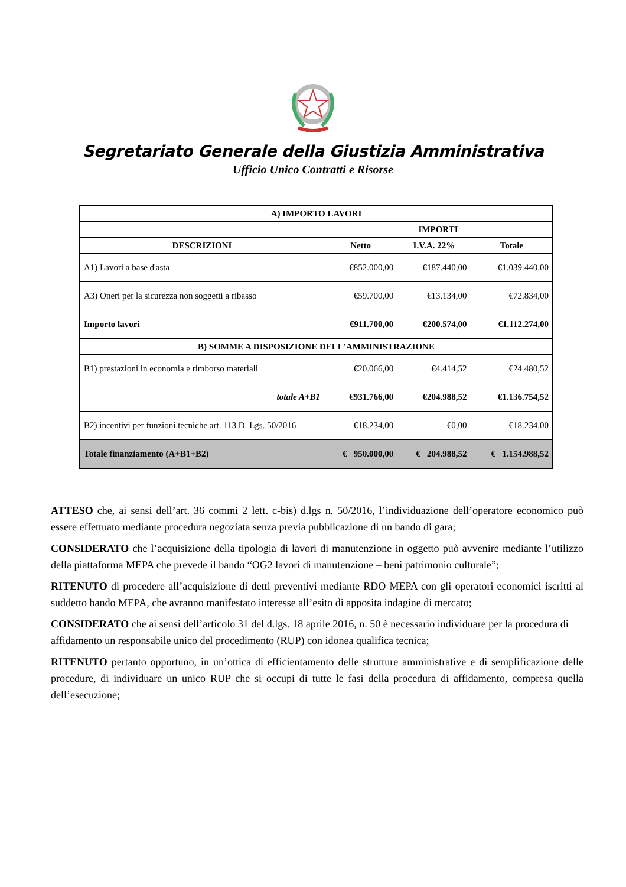Segretariato Generale della Giustizia Amministrativa
Ufficio Unico Contratti e Risorse
| A) IMPORTO LAVORI | | | |
| --- | --- | --- | --- |
| | IMPORTI | | |
| DESCRIZIONI | Netto | I.V.A. 22% | Totale |
| A1) Lavori a base d'asta | €852.000,00 | €187.440,00 | €1.039.440,00 |
| A3) Oneri per la sicurezza non soggetti a ribasso | €59.700,00 | €13.134,00 | €72.834,00 |
| Importo lavori | €911.700,00 | €200.574,00 | €1.112.274,00 |
| B) SOMME A DISPOSIZIONE DELL'AMMINISTRAZIONE | | | |
| B1) prestazioni in economia e rimborso materiali | €20.066,00 | €4.414,52 | €24.480,52 |
| totale A+B1 | €931.766,00 | €204.988,52 | €1.136.754,52 |
| B2) incentivi per funzioni tecniche art. 113 D. Lgs. 50/2016 | €18.234,00 | €0,00 | €18.234,00 |
| Totale finanziamento (A+B1+B2) | € 950.000,00 | € 204.988,52 | € 1.154.988,52 |
ATTESO che, ai sensi dell’art. 36 commi 2 lett. c-bis) d.lgs n. 50/2016, l’individuazione dell’operatore economico può essere effettuato mediante procedura negoziata senza previa pubblicazione di un bando di gara;
CONSIDERATO che l’acquisizione della tipologia di lavori di manutenzione in oggetto può avvenire mediante l’utilizzo della piattaforma MEPA che prevede il bando “OG2 lavori di manutenzione – beni patrimonio culturale”;
RITENUTO di procedere all’acquisizione di detti preventivi mediante RDO MEPA con gli operatori economici iscritti al suddetto bando MEPA, che avranno manifestato interesse all’esito di apposita indagine di mercato;
CONSIDERATO che ai sensi dell’articolo 31 del d.lgs. 18 aprile 2016, n. 50 è necessario individuare per la procedura di affidamento un responsabile unico del procedimento (RUP) con idonea qualifica tecnica;
RITENUTO pertanto opportuno, in un’ottica di efficientamento delle strutture amministrative e di semplificazione delle procedure, di individuare un unico RUP che si occupi di tutte le fasi della procedura di affidamento, compresa quella dell’esecuzione;